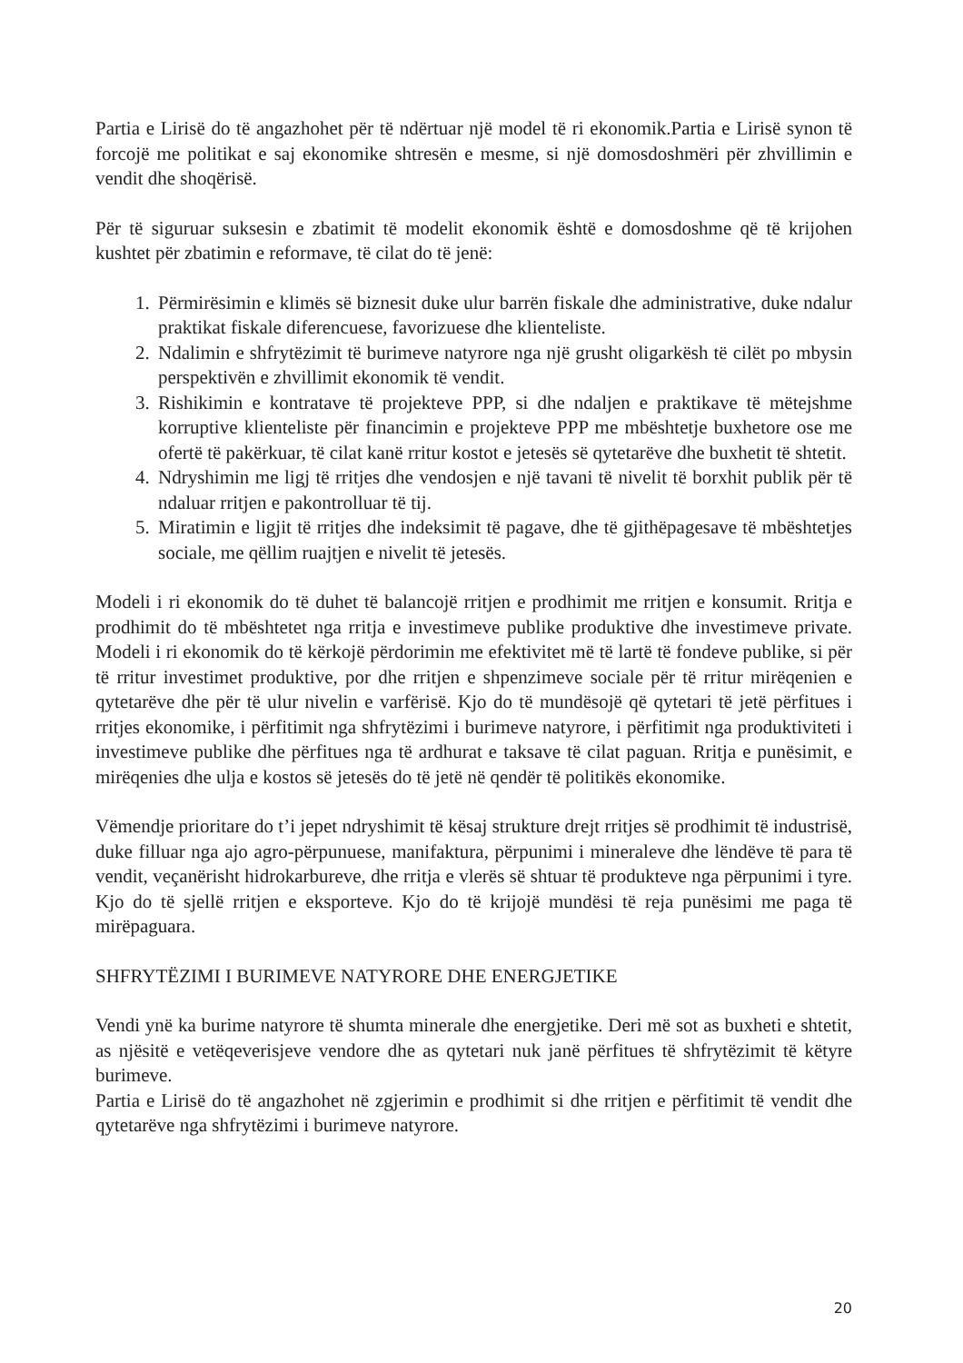Partia e Lirisë do të angazhohet për të ndërtuar një model të ri ekonomik.Partia e Lirisë synon të forcojë me politikat e saj ekonomike shtresën e mesme, si një domosdoshmëri për zhvillimin e vendit dhe shoqërisë.
Për të siguruar suksesin e zbatimit të modelit ekonomik është e domosdoshme që të krijohen kushtet për zbatimin e reformave, të cilat do të jenë:
1. Përmirësimin e klimës së biznesit duke ulur barrën fiskale dhe administrative, duke ndalur praktikat fiskale diferencuese, favorizuese dhe klienteliste.
2. Ndalimin e shfrytëzimit të burimeve natyrore nga një grusht oligarkësh të cilët po mbysin perspektivën e zhvillimit ekonomik të vendit.
3. Rishikimin e kontratave të projekteve PPP, si dhe ndaljen e praktikave të mëtejshme korruptive klienteliste për financimin e projekteve PPP me mbështetje buxhetore ose me ofertë të pakërkuar, të cilat kanë rritur kostot e jetesës së qytetarëve dhe buxhetit të shtetit.
4. Ndryshimin me ligj të rritjes dhe vendosjen e një tavani të nivelit të borxhit publik për të ndaluar rritjen e pakontrolluar të tij.
5. Miratimin e ligjit të rritjes dhe indeksimit të pagave, dhe të gjithëpagesave të mbështetjes sociale, me qëllim ruajtjen e nivelit të jetesës.
Modeli i ri ekonomik do të duhet të balancojë rritjen e prodhimit me rritjen e konsumit. Rritja e prodhimit do të mbështetet nga rritja e investimeve publike produktive dhe investimeve private. Modeli i ri ekonomik do të kërkojë përdorimin me efektivitet më të lartë të fondeve publike, si për të rritur investimet produktive, por dhe rritjen e shpenzimeve sociale për të rritur mirëqenien e qytetarëve dhe për të ulur nivelin e varfërisë. Kjo do të mundësojë që qytetari të jetë përfitues i rritjes ekonomike, i përfitimit nga shfrytëzimi i burimeve natyrore, i përfitimit nga produktiviteti i investimeve publike dhe përfitues nga të ardhurat e taksave të cilat paguan. Rritja e punësimit, e mirëqenies dhe ulja e kostos së jetesës do të jetë në qendër të politikës ekonomike.
Vëmendje prioritare do t’i jepet ndryshimit të kësaj strukture drejt rritjes së prodhimit të industrisë, duke filluar nga ajo agro-përpunuese, manifaktura, përpunimi i mineraleve dhe lëndëve të para të vendit, veçanërisht hidrokarbureve, dhe rritja e vlerës së shtuar të produkteve nga përpunimi i tyre. Kjo do të sjellë rritjen e eksporteve. Kjo do të krijojë mundësi të reja punësimi me paga të mirëpaguara.
SHFRYTËZIMI I BURIMEVE NATYRORE DHE ENERGJETIKE
Vendi ynë ka burime natyrore të shumta minerale dhe energjetike. Deri më sot as buxheti e shtetit, as njësitë e vetëqeverisjeve vendore dhe as qytetari nuk janë përfitues të shfrytëzimit të këtyre burimeve.
Partia e Lirisë do të angazhohet në zgjerimin e prodhimit si dhe rritjen e përfitimit të vendit dhe qytetarëve nga shfrytëzimi i burimeve natyrore.
20